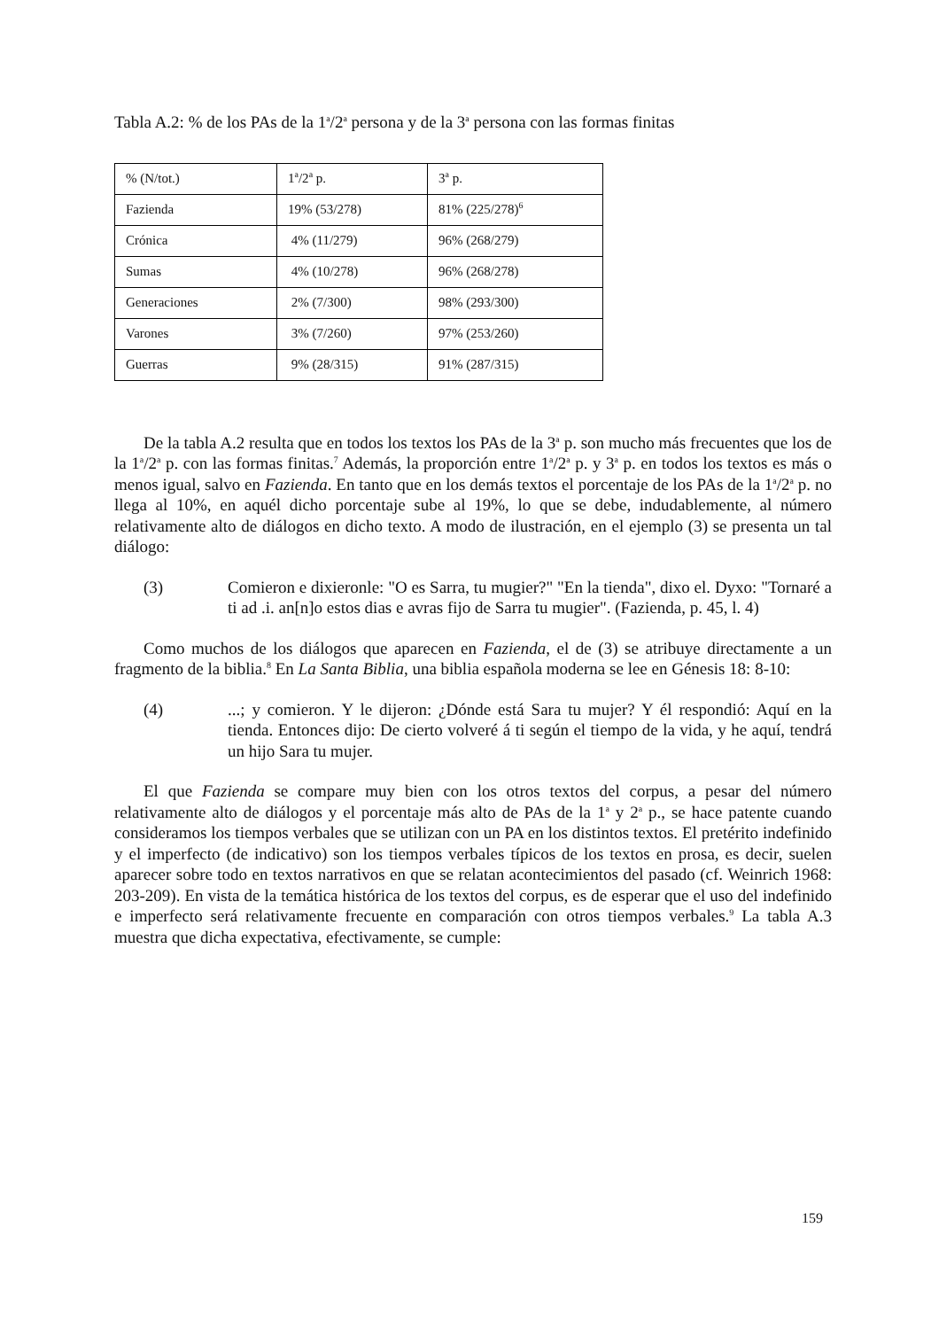Tabla A.2: % de los PAs de la 1<sup>a</sup>/2<sup>a</sup> persona y de la 3<sup>a</sup> persona con las formas finitas
| % (N/tot.) | 1<sup>a</sup>/2<sup>a</sup> p. | 3<sup>a</sup> p. |
| Fazienda | 19% (53/278) | 81% (225/278)<sup>6</sup> |
| Crónica | 4% (11/279) | 96% (268/279) |
| Sumas | 4% (10/278) | 96% (268/278) |
| Generaciones | 2% (7/300) | 98% (293/300) |
| Varones | 3% (7/260) | 97% (253/260) |
| Guerras | 9% (28/315) | 91% (287/315) |
De la tabla A.2 resulta que en todos los textos los PAs de la 3<sup>a</sup> p. son mucho más frecuentes que los de la 1<sup>a</sup>/2<sup>a</sup> p. con las formas finitas.<sup>7</sup> Además, la proporción entre 1<sup>a</sup>/2<sup>a</sup> p. y 3<sup>a</sup> p. en todos los textos es más o menos igual, salvo en Fazienda. En tanto que en los demás textos el porcentaje de los PAs de la 1<sup>a</sup>/2<sup>a</sup> p. no llega al 10%, en aquél dicho porcentaje sube al 19%, lo que se debe, indudablemente, al número relativamente alto de diálogos en dicho texto. A modo de ilustración, en el ejemplo (3) se presenta un tal diálogo:
(3) Comieron e dixieronle: "O es Sarra, tu mugier?" "En la tienda", dixo el. Dyxo: "Tornaré a ti ad .i. an[n]o estos dias e avras fijo de Sarra tu mugier". (Fazienda, p. 45, l. 4)
Como muchos de los diálogos que aparecen en Fazienda, el de (3) se atribuye directamente a un fragmento de la biblia.<sup>8</sup> En La Santa Biblia, una biblia española moderna se lee en Génesis 18: 8-10:
(4) ...; y comieron. Y le dijeron: ¿Dónde está Sara tu mujer? Y él respondió: Aquí en la tienda. Entonces dijo: De cierto volveré á ti según el tiempo de la vida, y he aquí, tendrá un hijo Sara tu mujer.
El que Fazienda se compare muy bien con los otros textos del corpus, a pesar del número relativamente alto de diálogos y el porcentaje más alto de PAs de la 1<sup>a</sup> y 2<sup>a</sup> p., se hace patente cuando consideramos los tiempos verbales que se utilizan con un PA en los distintos textos. El pretérito indefinido y el imperfecto (de indicativo) son los tiempos verbales típicos de los textos en prosa, es decir, suelen aparecer sobre todo en textos narrativos en que se relatan acontecimientos del pasado (cf. Weinrich 1968: 203-209). En vista de la temática histórica de los textos del corpus, es de esperar que el uso del indefinido e imperfecto será relativamente frecuente en comparación con otros tiempos verbales.<sup>9</sup> La tabla A.3 muestra que dicha expectativa, efectivamente, se cumple:
159